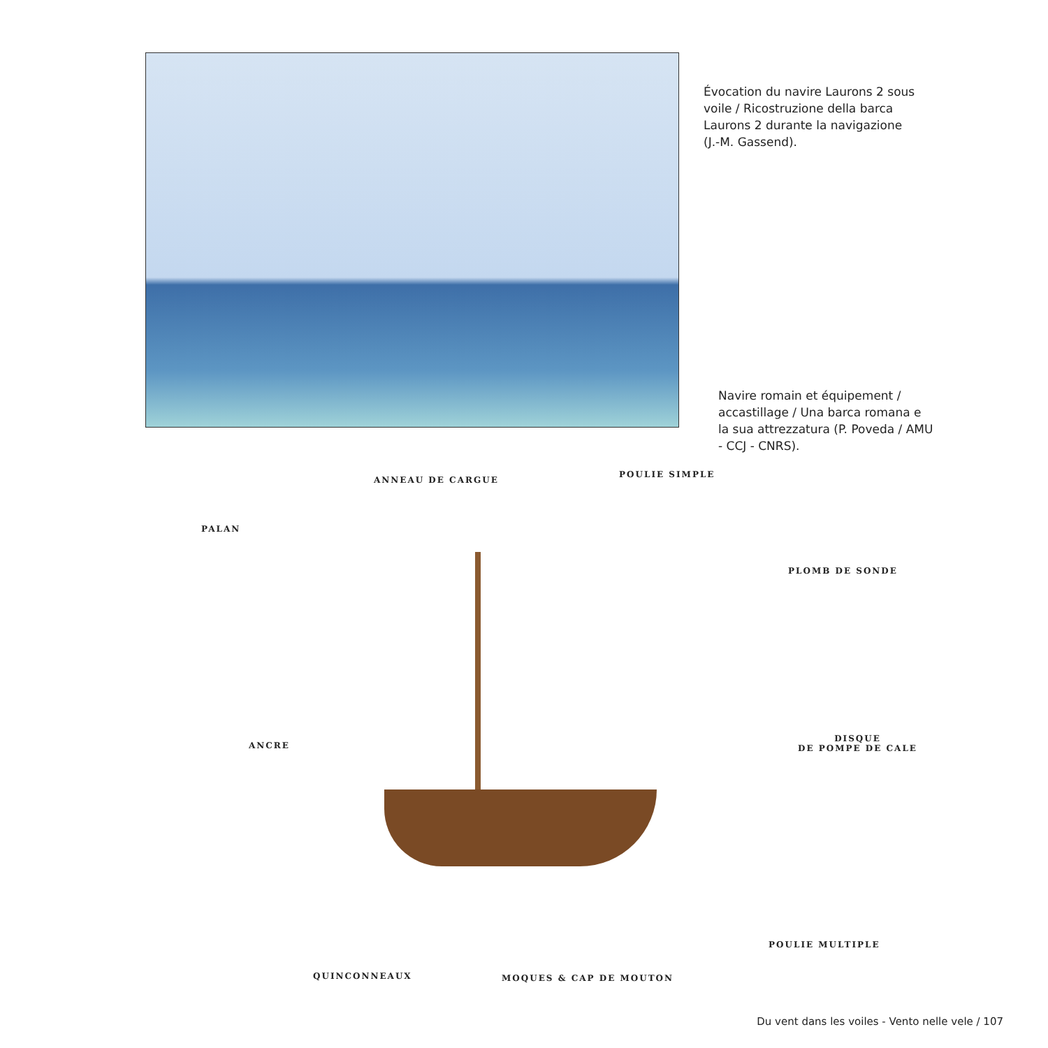Évocation du navire Laurons 2 sous voile / Ricostruzione della barca Laurons 2 durante la navigazione (J.-M. Gassend).
Navire romain et équipement / accastillage / Una barca romana e la sua attrezzatura (P. Poveda / AMU - CCJ - CNRS).
ANNEAU DE CARGUE
POULIE SIMPLE
PALAN
PLOMB DE SONDE
ANCRE
DISQUE
DE POMPE DE CALE
POULIE MULTIPLE
QUINCONNEAUX MOQUES & CAP DE MOUTON
Du vent dans les voiles - Vento nelle vele / 107